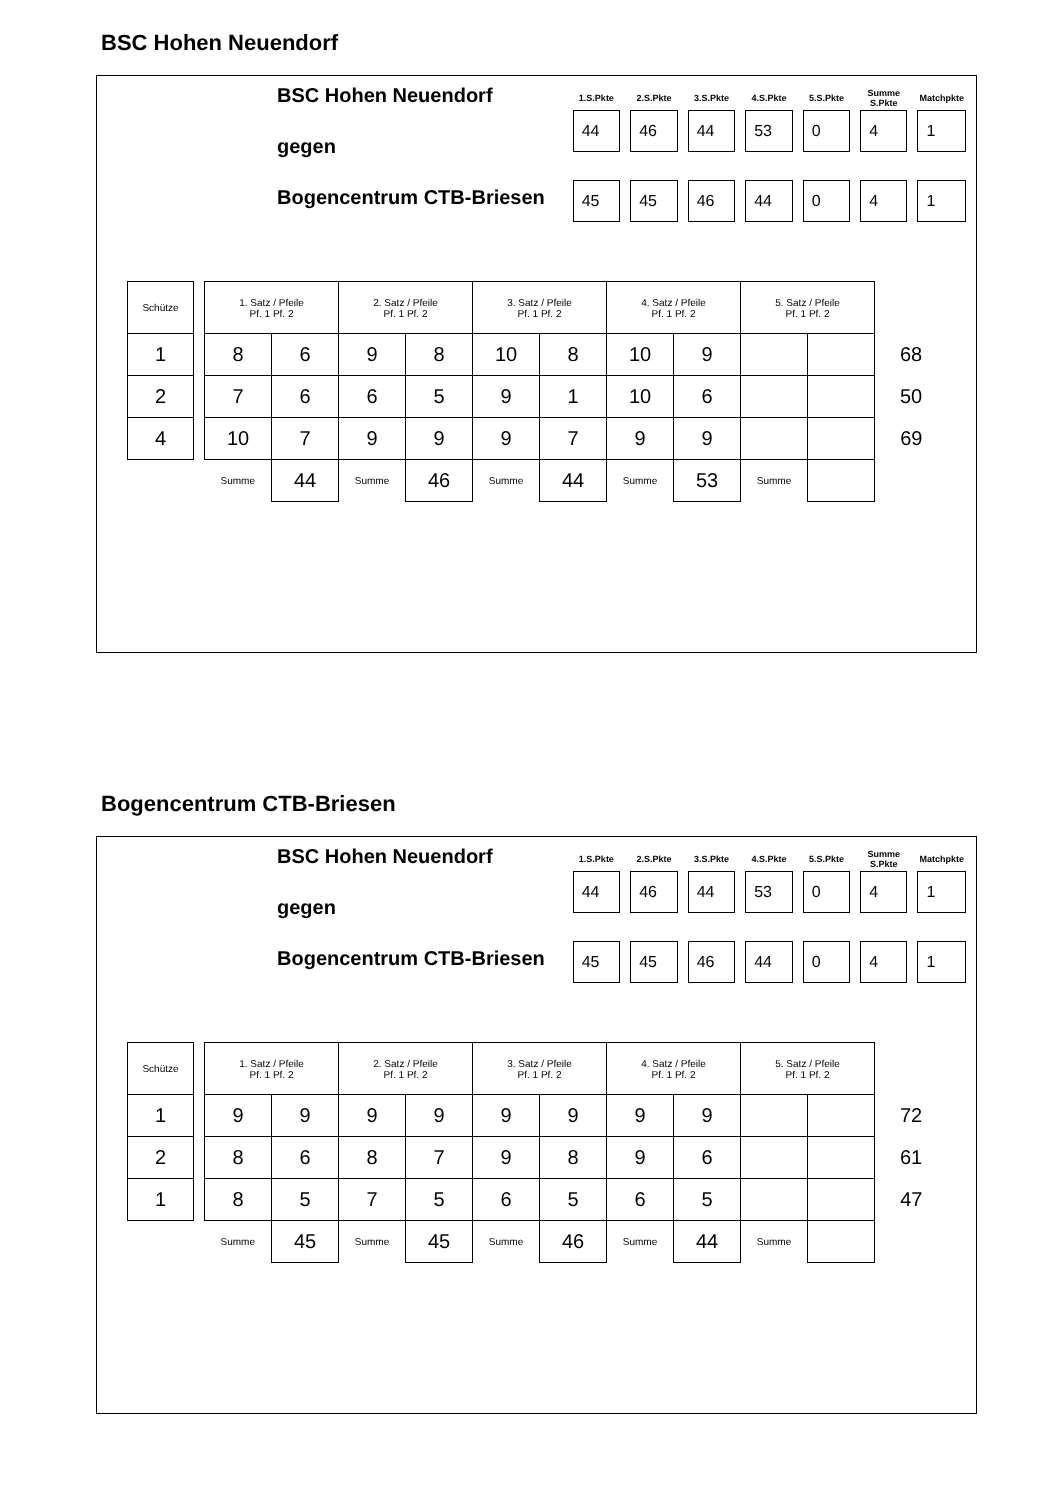BSC Hohen Neuendorf
BSC Hohen Neuendorf
gegen
Bogencentrum CTB-Briesen
| 1.S.Pkte | 2.S.Pkte | 3.S.Pkte | 4.S.Pkte | 5.S.Pkte | Summe S.Pkte | Matchpkte |
| --- | --- | --- | --- | --- | --- | --- |
| 44 | 46 | 44 | 53 | 0 | 4 | 1 |
| 45 | 45 | 46 | 44 | 0 | 4 | 1 |
| Schütze | | 1. Satz / Pfeile Pf. 1 Pf. 2 | | 2. Satz / Pfeile Pf. 1 Pf. 2 | | 3. Satz / Pfeile Pf. 1 Pf. 2 | | 4. Satz / Pfeile Pf. 1 Pf. 2 | | 5. Satz / Pfeile Pf. 1 Pf. 2 | | |
| 1 | | 8 | 6 | 9 | 8 | 10 | 8 | 10 | 9 | | | 68 |
| 2 | | 7 | 6 | 6 | 5 | 9 | 1 | 10 | 6 | | | 50 |
| 4 | | 10 | 7 | 9 | 9 | 9 | 7 | 9 | 9 | | | 69 |
| | | Summe | 44 | Summe | 46 | Summe | 44 | Summe | 53 | Summe | | |
Bogencentrum CTB-Briesen
BSC Hohen Neuendorf
gegen
Bogencentrum CTB-Briesen
| 1.S.Pkte | 2.S.Pkte | 3.S.Pkte | 4.S.Pkte | 5.S.Pkte | Summe S.Pkte | Matchpkte |
| --- | --- | --- | --- | --- | --- | --- |
| 44 | 46 | 44 | 53 | 0 | 4 | 1 |
| 45 | 45 | 46 | 44 | 0 | 4 | 1 |
| Schütze | | 1. Satz / Pfeile Pf. 1 Pf. 2 | | 2. Satz / Pfeile Pf. 1 Pf. 2 | | 3. Satz / Pfeile Pf. 1 Pf. 2 | | 4. Satz / Pfeile Pf. 1 Pf. 2 | | 5. Satz / Pfeile Pf. 1 Pf. 2 | | |
| 1 | | 9 | 9 | 9 | 9 | 9 | 9 | 9 | 9 | | | 72 |
| 2 | | 8 | 6 | 8 | 7 | 9 | 8 | 9 | 6 | | | 61 |
| 1 | | 8 | 5 | 7 | 5 | 6 | 5 | 6 | 5 | | | 47 |
| | | Summe | 45 | Summe | 45 | Summe | 46 | Summe | 44 | Summe | | |